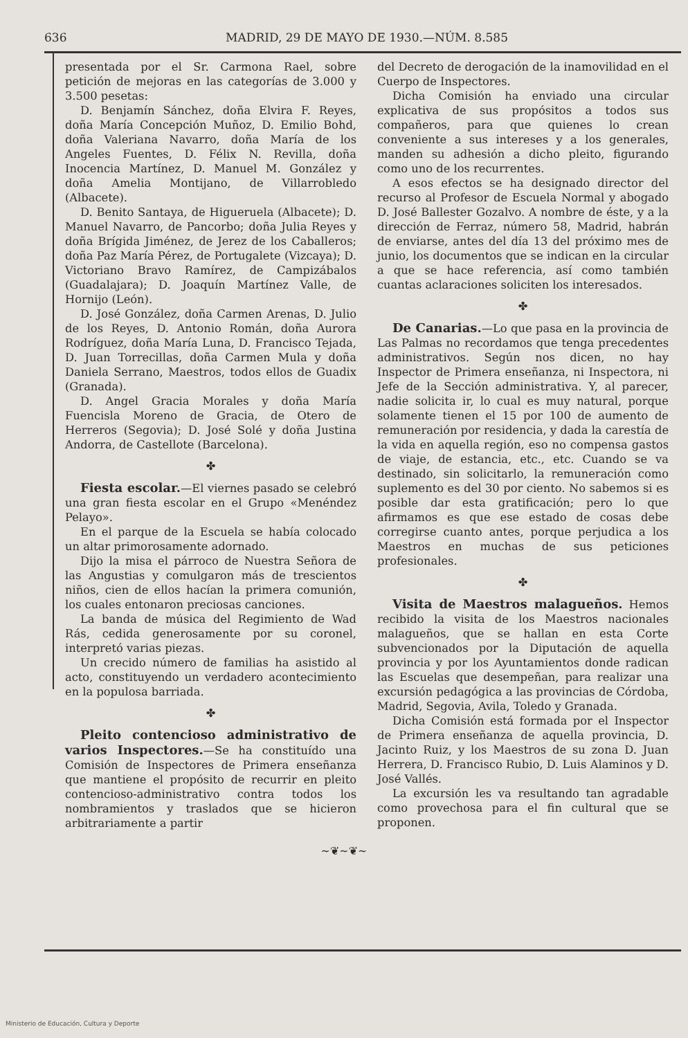636 MADRID, 29 DE MAYO DE 1930.—NÚM. 8.585
presentada por el Sr. Carmona Rael, sobre petición de mejoras en las categorías de 3.000 y 3.500 pesetas:
D. Benjamín Sánchez, doña Elvira F. Reyes, doña María Concepción Muñoz, D. Emilio Bohd, doña Valeriana Navarro, doña María de los Angeles Fuentes, D. Félix N. Revilla, doña Inocencia Martínez, D. Manuel M. González y doña Amelia Montijano, de Villarrobledo (Albacete).
D. Benito Santaya, de Higueruela (Albacete); D. Manuel Navarro, de Pancorbo; doña Julia Reyes y doña Brígida Jiménez, de Jerez de los Caballeros; doña Paz María Pérez, de Portugalete (Vizcaya); D. Victoriano Bravo Ramírez, de Campizábalos (Guadalajara); D. Joaquín Martínez Valle, de Hornijo (León).
D. José González, doña Carmen Arenas, D. Julio de los Reyes, D. Antonio Román, doña Aurora Rodríguez, doña María Luna, D. Francisco Tejada, D. Juan Torrecillas, doña Carmen Mula y doña Daniela Serrano, Maestros, todos ellos de Guadix (Granada).
D. Angel Gracia Morales y doña María Fuencisla Moreno de Gracia, de Otero de Herreros (Segovia); D. José Solé y doña Justina Andorra, de Castellote (Barcelona).
✤
Fiesta escolar.—El viernes pasado se celebró una gran fiesta escolar en el Grupo «Menéndez Pelayo».
En el parque de la Escuela se había colocado un altar primorosamente adornado.
Dijo la misa el párroco de Nuestra Señora de las Angustias y comulgaron más de trescientos niños, cien de ellos hacían la primera comunión, los cuales entonaron preciosas canciones.
La banda de música del Regimiento de Wad Rás, cedida generosamente por su coronel, interpretó varias piezas.
Un crecido número de familias ha asistido al acto, constituyendo un verdadero acontecimiento en la populosa barriada.
✤
Pleito contencioso administrativo de varios Inspectores.—Se ha constituído una Comisión de Inspectores de Primera enseñanza que mantiene el propósito de recurrir en pleito contencioso-administrativo contra todos los nombramientos y traslados que se hicieron arbitrariamente a partir
del Decreto de derogación de la inamovilidad en el Cuerpo de Inspectores.
Dicha Comisión ha enviado una circular explicativa de sus propósitos a todos sus compañeros, para que quienes lo crean conveniente a sus intereses y a los generales, manden su adhesión a dicho pleito, figurando como uno de los recurrentes.
A esos efectos se ha designado director del recurso al Profesor de Escuela Normal y abogado D. José Ballester Gozalvo. A nombre de éste, y a la dirección de Ferraz, número 58, Madrid, habrán de enviarse, antes del día 13 del próximo mes de junio, los documentos que se indican en la circular a que se hace referencia, así como también cuantas aclaraciones soliciten los interesados.
✤
De Canarias.—Lo que pasa en la provincia de Las Palmas no recordamos que tenga precedentes administrativos. Según nos dicen, no hay Inspector de Primera enseñanza, ni Inspectora, ni Jefe de la Sección administrativa. Y, al parecer, nadie solicita ir, lo cual es muy natural, porque solamente tienen el 15 por 100 de aumento de remuneración por residencia, y dada la carestía de la vida en aquella región, eso no compensa gastos de viaje, de estancia, etc., etc. Cuando se va destinado, sin solicitarlo, la remuneración como suplemento es del 30 por ciento. No sabemos si es posible dar esta gratificación; pero lo que afirmamos es que ese estado de cosas debe corregirse cuanto antes, porque perjudica a los Maestros en muchas de sus peticiones profesionales.
✤
Visita de Maestros malagueños. Hemos recibido la visita de los Maestros nacionales malagueños, que se hallan en esta Corte subvencionados por la Diputación de aquella provincia y por los Ayuntamientos donde radican las Escuelas que desempeñan, para realizar una excursión pedagógica a las provincias de Córdoba, Madrid, Segovia, Avila, Toledo y Granada.
Dicha Comisión está formada por el Inspector de Primera enseñanza de aquella provincia, D. Jacinto Ruiz, y los Maestros de su zona D. Juan Herrera, D. Francisco Rubio, D. Luis Alaminos y D. José Vallés.
La excursión les va resultando tan agradable como provechosa para el fin cultural que se proponen.
~❦~❦~
Ministerio de Educación, Cultura y Deporte